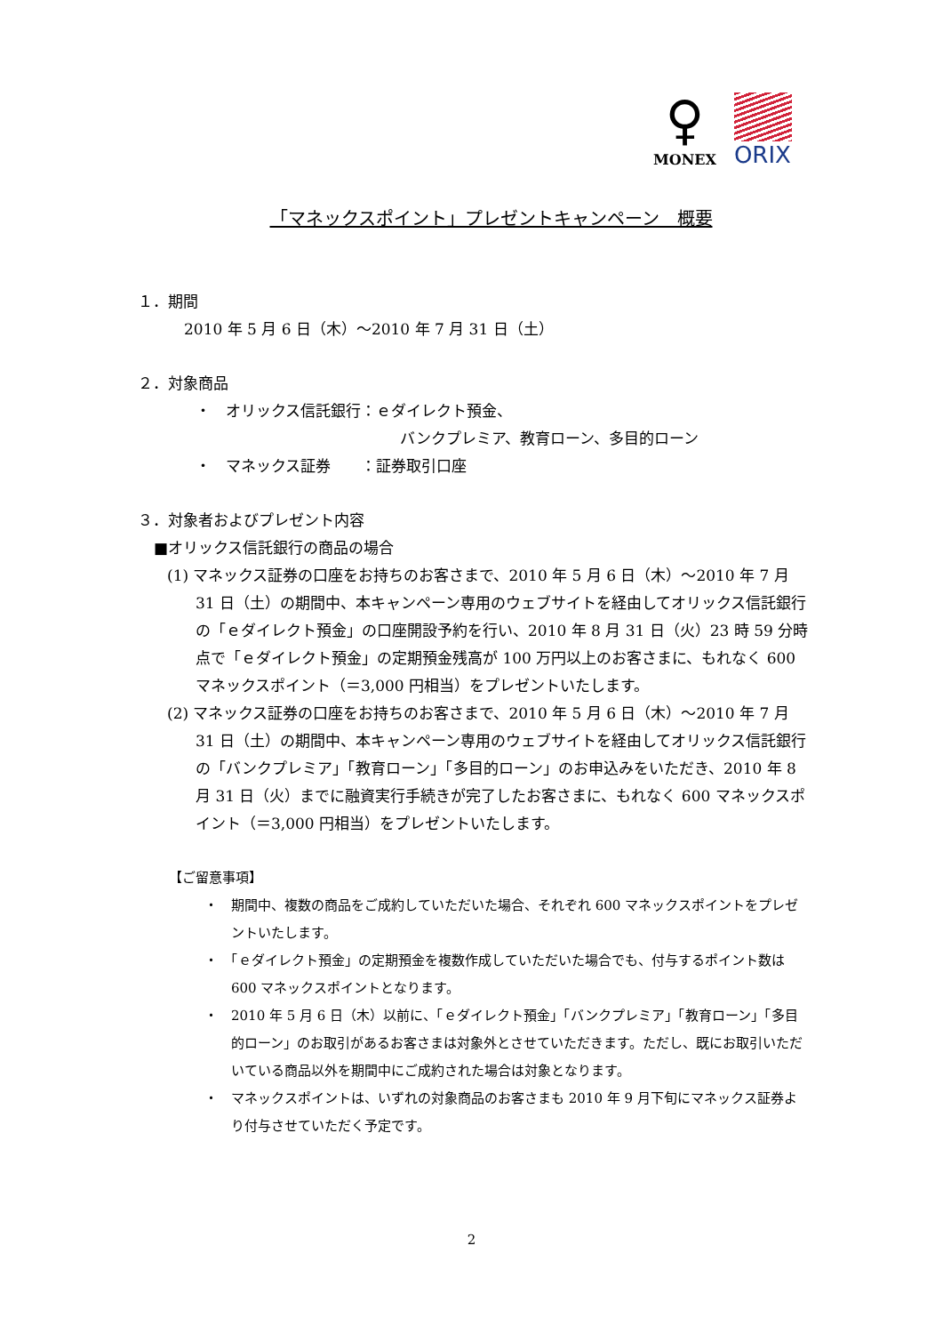♀
MONEX
ORIX
「マネックスポイント」プレゼントキャンペーン　概要
１．期間
2010 年 5 月 6 日（木）～2010 年 7 月 31 日（土）
２．対象商品
・　オリックス信託銀行：ｅダイレクト預金、
バンクプレミア、教育ローン、多目的ローン
・　マネックス証券　　：証券取引口座
３．対象者およびプレゼント内容
■オリックス信託銀行の商品の場合
(1) マネックス証券の口座をお持ちのお客さまで、2010 年 5 月 6 日（木）～2010 年 7 月 31 日（土）の期間中、本キャンペーン専用のウェブサイトを経由してオリックス信託銀行の「ｅダイレクト預金」の口座開設予約を行い、2010 年 8 月 31 日（火）23 時 59 分時点で「ｅダイレクト預金」の定期預金残高が 100 万円以上のお客さまに、もれなく 600 マネックスポイント（＝3,000 円相当）をプレゼントいたします。
(2) マネックス証券の口座をお持ちのお客さまで、2010 年 5 月 6 日（木）～2010 年 7 月 31 日（土）の期間中、本キャンペーン専用のウェブサイトを経由してオリックス信託銀行の「バンクプレミア」「教育ローン」「多目的ローン」のお申込みをいただき、2010 年 8 月 31 日（火）までに融資実行手続きが完了したお客さまに、もれなく 600 マネックスポイント（＝3,000 円相当）をプレゼントいたします。
【ご留意事項】
・　期間中、複数の商品をご成約していただいた場合、それぞれ 600 マネックスポイントをプレゼントいたします。
・　「ｅダイレクト預金」の定期預金を複数作成していただいた場合でも、付与するポイント数は 600 マネックスポイントとなります。
・　2010 年 5 月 6 日（木）以前に、「ｅダイレクト預金」「バンクプレミア」「教育ローン」「多目的ローン」のお取引があるお客さまは対象外とさせていただきます。ただし、既にお取引いただいている商品以外を期間中にご成約された場合は対象となります。
・　マネックスポイントは、いずれの対象商品のお客さまも 2010 年 9 月下旬にマネックス証券より付与させていただく予定です。
2